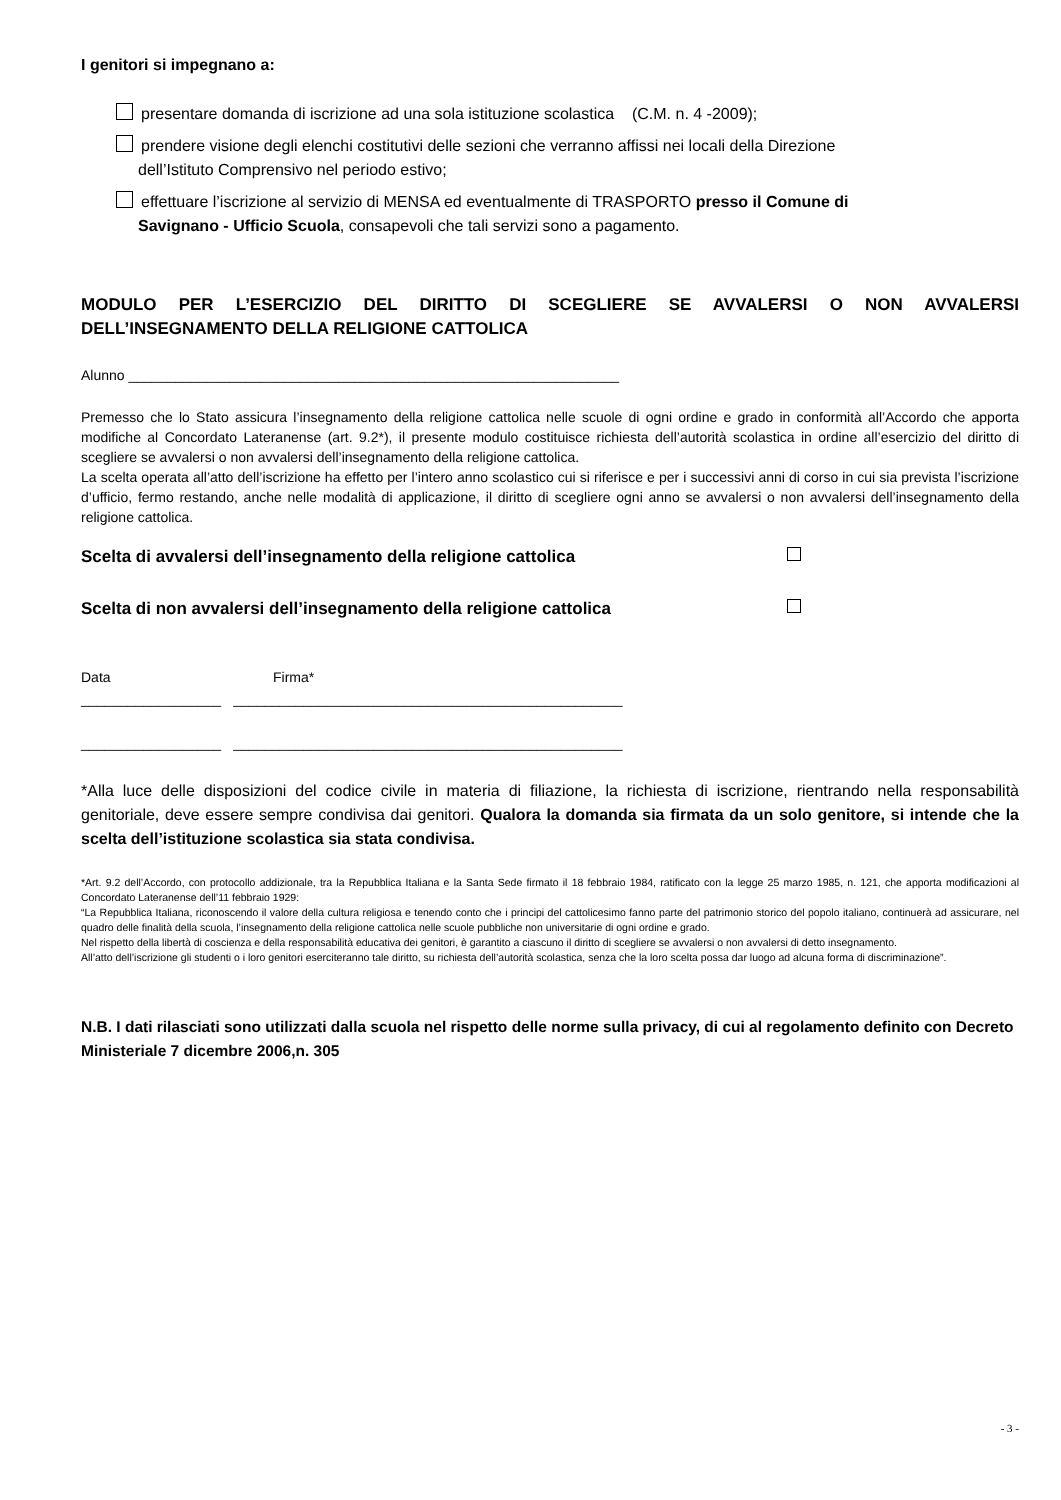I genitori si impegnano a:
presentare domanda di iscrizione ad una sola istituzione scolastica (C.M. n. 4 -2009);
prendere visione degli elenchi costitutivi delle sezioni che verranno affissi nei locali della Direzione
dell’Istituto Comprensivo nel periodo estivo;
effettuare l’iscrizione al servizio di MENSA ed eventualmente di TRASPORTO presso il Comune di
Savignano - Ufficio Scuola, consapevoli che tali servizi sono a pagamento.
MODULO PER L’ESERCIZIO DEL DIRITTO DI SCEGLIERE SE AVVALERSI O NON AVVALERSI DELL’INSEGNAMENTO DELLA RELIGIONE CATTOLICA
Alunno _______________________________________________________________
Premesso che lo Stato assicura l’insegnamento della religione cattolica nelle scuole di ogni ordine e grado in conformità all’Accordo che apporta modifiche al Concordato Lateranense (art. 9.2*), il presente modulo costituisce richiesta dell’autorità scolastica in ordine all’esercizio del diritto di scegliere se avvalersi o non avvalersi dell’insegnamento della religione cattolica.
La scelta operata all’atto dell’iscrizione ha effetto per l’intero anno scolastico cui si riferisce e per i successivi anni di corso in cui sia prevista l’iscrizione d’ufficio, fermo restando, anche nelle modalità di applicazione, il diritto di scegliere ogni anno se avvalersi o non avvalersi dell’insegnamento della religione cattolica.
Scelta di avvalersi dell’insegnamento della religione cattolica
Scelta di non avvalersi dell’insegnamento della religione cattolica
Data Firma*
__________________ __________________________________________________
__________________ __________________________________________________
*Alla luce delle disposizioni del codice civile in materia di filiazione, la richiesta di iscrizione, rientrando nella responsabilità genitoriale, deve essere sempre condivisa dai genitori. Qualora la domanda sia firmata da un solo genitore, si intende che la scelta dell’istituzione scolastica sia stata condivisa.
*Art. 9.2 dell’Accordo, con protocollo addizionale, tra la Repubblica Italiana e la Santa Sede firmato il 18 febbraio 1984, ratificato con la legge 25 marzo 1985, n. 121, che apporta modificazioni al Concordato Lateranense dell’11 febbraio 1929:
“La Repubblica Italiana, riconoscendo il valore della cultura religiosa e tenendo conto che i principi del cattolicesimo fanno parte del patrimonio storico del popolo italiano, continuerà ad assicurare, nel quadro delle finalità della scuola, l’insegnamento della religione cattolica nelle scuole pubbliche non universitarie di ogni ordine e grado.
Nel rispetto della libertà di coscienza e della responsabilità educativa dei genitori, è garantito a ciascuno il diritto di scegliere se avvalersi o non avvalersi di detto insegnamento.
All’atto dell’iscrizione gli studenti o i loro genitori eserciteranno tale diritto, su richiesta dell’autorità scolastica, senza che la loro scelta possa dar luogo ad alcuna forma di discriminazione”.
N.B. I dati rilasciati sono utilizzati dalla scuola nel rispetto delle norme sulla privacy, di cui al regolamento definito con Decreto Ministeriale 7 dicembre 2006,n. 305
- 3 -